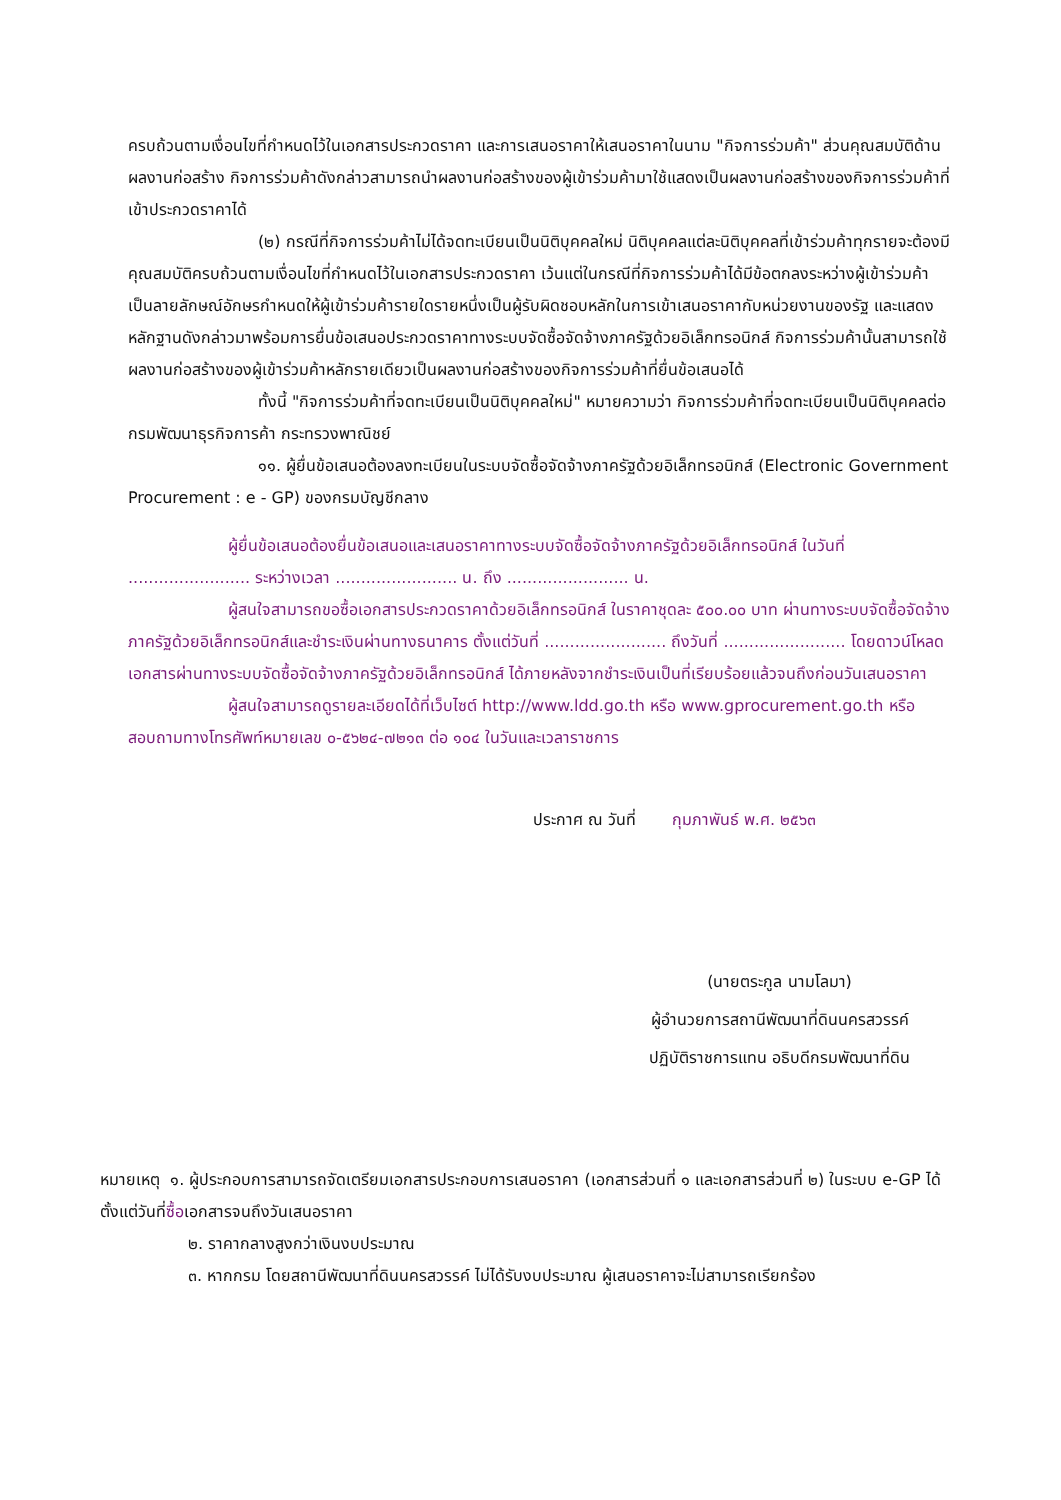ครบถ้วนตามเงื่อนไขที่กำหนดไว้ในเอกสารประกวดราคา และการเสนอราคาให้เสนอราคาในนาม "กิจการร่วมค้า" ส่วนคุณสมบัติด้านผลงานก่อสร้าง กิจการร่วมค้าดังกล่าวสามารถนำผลงานก่อสร้างของผู้เข้าร่วมค้ามาใช้แสดงเป็นผลงานก่อสร้างของกิจการร่วมค้าที่เข้าประกวดราคาได้
(๒) กรณีที่กิจการร่วมค้าไม่ได้จดทะเบียนเป็นนิติบุคคลใหม่ นิติบุคคลแต่ละนิติบุคคลที่เข้าร่วมค้าทุกรายจะต้องมีคุณสมบัติครบถ้วนตามเงื่อนไขที่กำหนดไว้ในเอกสารประกวดราคา เว้นแต่ในกรณีที่กิจการร่วมค้าได้มีข้อตกลงระหว่างผู้เข้าร่วมค้าเป็นลายลักษณ์อักษรกำหนดให้ผู้เข้าร่วมค้ารายใดรายหนึ่งเป็นผู้รับผิดชอบหลักในการเข้าเสนอราคากับหน่วยงานของรัฐ และแสดงหลักฐานดังกล่าวมาพร้อมการยื่นข้อเสนอประกวดราคาทางระบบจัดซื้อจัดจ้างภาครัฐด้วยอิเล็กทรอนิกส์ กิจการร่วมค้านั้นสามารถใช้ผลงานก่อสร้างของผู้เข้าร่วมค้าหลักรายเดียวเป็นผลงานก่อสร้างของกิจการร่วมค้าที่ยื่นข้อเสนอได้
ทั้งนี้ "กิจการร่วมค้าที่จดทะเบียนเป็นนิติบุคคลใหม่" หมายความว่า กิจการร่วมค้าที่จดทะเบียนเป็นนิติบุคคลต่อกรมพัฒนาธุรกิจการค้า กระทรวงพาณิชย์
๑๑. ผู้ยื่นข้อเสนอต้องลงทะเบียนในระบบจัดซื้อจัดจ้างภาครัฐด้วยอิเล็กทรอนิกส์ (Electronic Government Procurement : e - GP) ของกรมบัญชีกลาง
ผู้ยื่นข้อเสนอต้องยื่นข้อเสนอและเสนอราคาทางระบบจัดซื้อจัดจ้างภาครัฐด้วยอิเล็กทรอนิกส์ ในวันที่ ........................ ระหว่างเวลา ........................ น. ถึง ........................ น.
ผู้สนใจสามารถขอซื้อเอกสารประกวดราคาด้วยอิเล็กทรอนิกส์ ในราคาชุดละ ๕๐๐.๐๐ บาท ผ่านทางระบบจัดซื้อจัดจ้างภาครัฐด้วยอิเล็กทรอนิกส์และชำระเงินผ่านทางธนาคาร ตั้งแต่วันที่ ........................ ถึงวันที่ ........................ โดยดาวน์โหลดเอกสารผ่านทางระบบจัดซื้อจัดจ้างภาครัฐด้วยอิเล็กทรอนิกส์ ได้ภายหลังจากชำระเงินเป็นที่เรียบร้อยแล้วจนถึงก่อนวันเสนอราคา
ผู้สนใจสามารถดูรายละเอียดได้ที่เว็บไซต์ http://www.ldd.go.th หรือ www.gprocurement.go.th หรือสอบถามทางโทรศัพท์หมายเลข ๐-๕๖๒๔-๗๒๑๓ ต่อ ๑๐๔ ในวันและเวลาราชการ
ประกาศ ณ วันที่ กุมภาพันธ์ พ.ศ. ๒๕๖๓
(นายตระกูล นามโลมา)
ผู้อำนวยการสถานีพัฒนาที่ดินนครสวรรค์
ปฏิบัติราชการแทน อธิบดีกรมพัฒนาที่ดิน
หมายเหตุ ๑. ผู้ประกอบการสามารถจัดเตรียมเอกสารประกอบการเสนอราคา (เอกสารส่วนที่ ๑ และเอกสารส่วนที่ ๒) ในระบบ e-GP ได้ตั้งแต่วันที่ซื้อเอกสารจนถึงวันเสนอราคา
๒. ราคากลางสูงกว่าเงินงบประมาณ
๓. หากกรม โดยสถานีพัฒนาที่ดินนครสวรรค์ ไม่ได้รับงบประมาณ ผู้เสนอราคาจะไม่สามารถเรียกร้อง